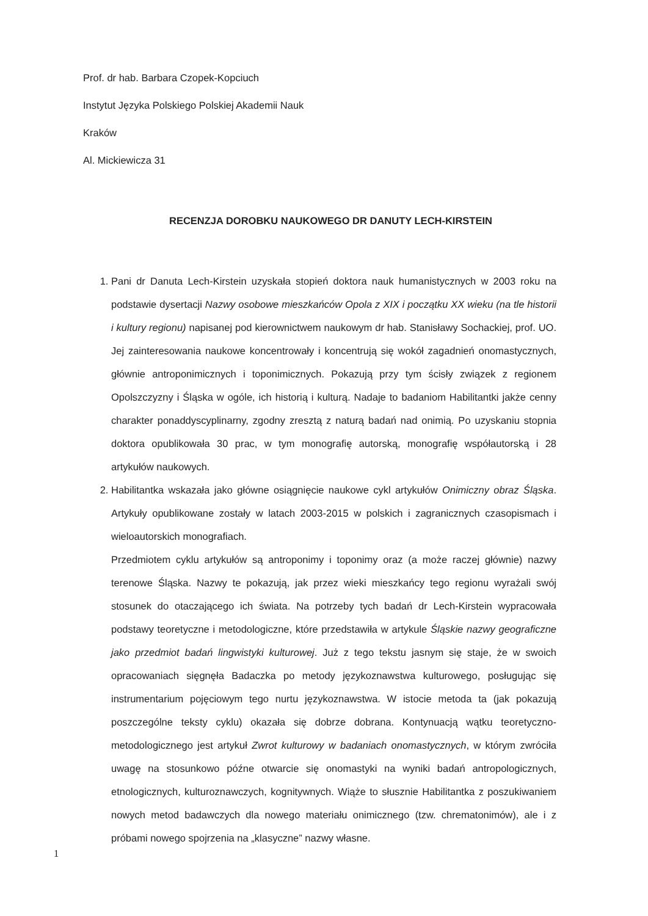Prof. dr hab. Barbara Czopek-Kopciuch
Instytut Języka Polskiego Polskiej Akademii Nauk
Kraków
Al. Mickiewicza 31
RECENZJA DOROBKU NAUKOWEGO DR DANUTY LECH-KIRSTEIN
1. Pani dr Danuta Lech-Kirstein uzyskała stopień doktora nauk humanistycznych w 2003 roku na podstawie dysertacji Nazwy osobowe mieszkańców Opola z XIX i początku XX wieku (na tle historii i kultury regionu) napisanej pod kierownictwem naukowym dr hab. Stanisławy Sochackiej, prof. UO. Jej zainteresowania naukowe koncentrowały i koncentrują się wokół zagadnień onomastycznych, głównie antroponimicznych i toponimicznych. Pokazują przy tym ścisły związek z regionem Opolszczyzny i Śląska w ogóle, ich historią i kulturą. Nadaje to badaniom Habilitantki jakże cenny charakter ponaddyscyplinarny, zgodny zresztą z naturą badań nad onimią. Po uzyskaniu stopnia doktora opublikowała 30 prac, w tym monografię autorską, monografię współautorską i 28 artykułów naukowych.
2. Habilitantka wskazała jako główne osiągnięcie naukowe cykl artykułów Onimiczny obraz Śląska. Artykuły opublikowane zostały w latach 2003-2015 w polskich i zagranicznych czasopismach i wieloautorskich monografiach.
Przedmiotem cyklu artykułów są antroponimy i toponimy oraz (a może raczej głównie) nazwy terenowe Śląska. Nazwy te pokazują, jak przez wieki mieszkańcy tego regionu wyrażali swój stosunek do otaczającego ich świata. Na potrzeby tych badań dr Lech-Kirstein wypracowała podstawy teoretyczne i metodologiczne, które przedstawiła w artykule Śląskie nazwy geograficzne jako przedmiot badań lingwistyki kulturowej. Już z tego tekstu jasnym się staje, że w swoich opracowaniach sięgnęła Badaczka po metody językoznawstwa kulturowego, posługując się instrumentarium pojęciowym tego nurtu językoznawstwa. W istocie metoda ta (jak pokazują poszczególne teksty cyklu) okazała się dobrze dobrana. Kontynuacją wątku teoretyczno-metodologicznego jest artykuł Zwrot kulturowy w badaniach onomastycznych, w którym zwróciła uwagę na stosunkowo późne otwarcie się onomastyki na wyniki badań antropologicznych, etnologicznych, kulturoznawczych, kognitywnych. Wiąże to słusznie Habilitantka z poszukiwaniem nowych metod badawczych dla nowego materiału onimicznego (tzw. chrematonimów), ale i z próbami nowego spojrzenia na „klasyczne” nazwy własne.
1